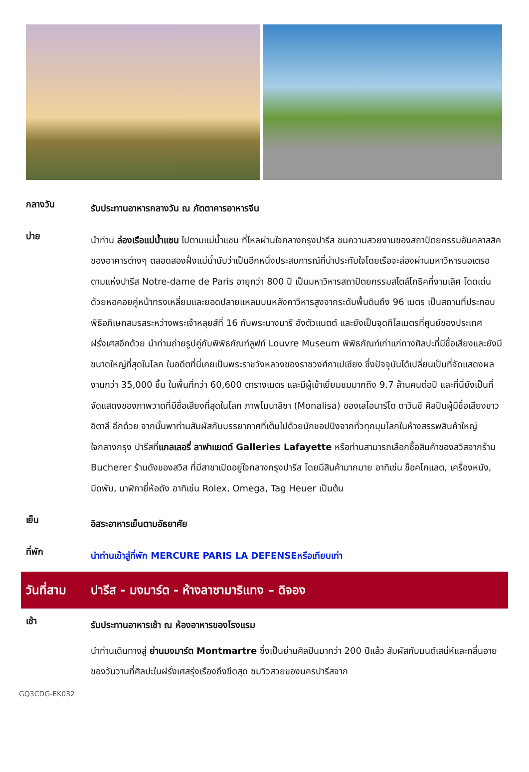กลางวัน
รับประทานอาหารกลางวัน ณ ภัตตาคารอาหารจีน
บ่าย
นำท่าน ล่องเรือแม่น้ำแซน ไปตามแม่น้ำแซน ที่ไหลผ่านใจกลางกรุงปารีส ชมความสวยงามของสถาปัตยกรรมอันคลาสสิคของอาคารต่างๆ ตลอดสองฝั่งแม่น้ำนับว่าเป็นอีกหนึ่งประสบการณ์ที่น่าประทับใจโดยเรือจะล่องผ่านมหาวิหารนอเตรอดามแห่งปารีส Notre-dame de Paris อายุกว่า 800 ปี เป็นมหาวิหารสถาปัตยกรรมสไตล์โกธิคที่งามเลิศ โดดเด่นด้วยหอคอยคู่หน้าทรงเหลี่ยมและยอดปลายแหลมบนหลังคาวิหารสูงจากระดับพื้นดินถึง 96 เมตร เป็นสถานที่ประกอบพิธีอภิเษกสมรสระหว่างพระเจ้าหลุยส์ที่ 16 กับพระนางมารี อังตัวแนตต์ และยังเป็นจุดกิโลเมตรที่ศูนย์ของประเทศฝรั่งเศสอีกด้วย นำท่านถ่ายรูปคู่กับพิพิธภัณฑ์ลูฟท์ Louvre Museum พิพิธภัณฑ์เก่าแก่ทางศิลปะที่มีชื่อเสียงและยังมีขนาดใหญ่ที่สุดในโลก ในอดีตที่นี่เคยเป็นพระราชวังหลวงของราชวงศ์กาเปเซียง ซึ่งปัจจุบันได้เปลี่ยนเป็นที่จัดแสดงผลงานกว่า 35,000 ชิ้น ในพื้นที่กว่า 60,600 ตารางเมตร และมีผู้เข้าเยี่ยมชมมากถึง 9.7 ล้านคนต่อปี และที่นี่ยังเป็นที่จัดแสดงของภาพวาดที่มีชื่อเสียงที่สุดในโลก ภาพโมนาลิซา (Monalisa) ของเลโอนาร์โด ดาวินชี ศิลปินผู้มีชื่อเสียงชาวอิตาลี อีกด้วย จากนั้นพาท่านสัมผัสกับบรรยากาศที่เต็มไปด้วยนักชอปปิงจากทั่วทุกมุมโลกในห้างสรรพสินค้าใหญ่ใจกลางกรุง ปารีสที่แกลเลอรี่ ลาฟาแยตต์ Galleries Lafayette หรือท่านสามารถเลือกซื้อสินค้าของสวิสจากร้าน Bucherer ร้านดังของสวิส ที่มีสาขาเปิดอยู่ใจกลางกรุงปารีส โดยมีสินค้ามากมาย อาทิเช่น ช็อคโกแลต, เครื่องหนัง, มีดพับ, นาฬิกายี่ห้อดัง อาทิเช่น Rolex, Omega, Tag Heuer เป็นต้น
เย็น
อิสระอาหารเย็นตามอัธยาศัย
ที่พัก
นำท่านเข้าสู่ที่พัก MERCURE PARIS LA DEFENSEหรือเทียบเท่า
วันที่สาม ปารีส - มงมาร์ต - ห้างลาซามาริแทง – ดิจอง
เช้า
รับประทานอาหารเช้า ณ ห้องอาหารของโรงแรม
นำท่านเดินทางสู่ ย่านมงมาร์ต Montmartre ซึ่งเป็นย่านศิลปินมากว่า 200 ปีแล้ว สัมผัสกับมนต์เสน่ห์และกลิ่นอายของวันวานที่ศิลปะในฝรั่งเศสรุ่งเรืองถึงขีดสุด ชมวิวสวยของนครปารีสจาก
GQ3CDG-EK032